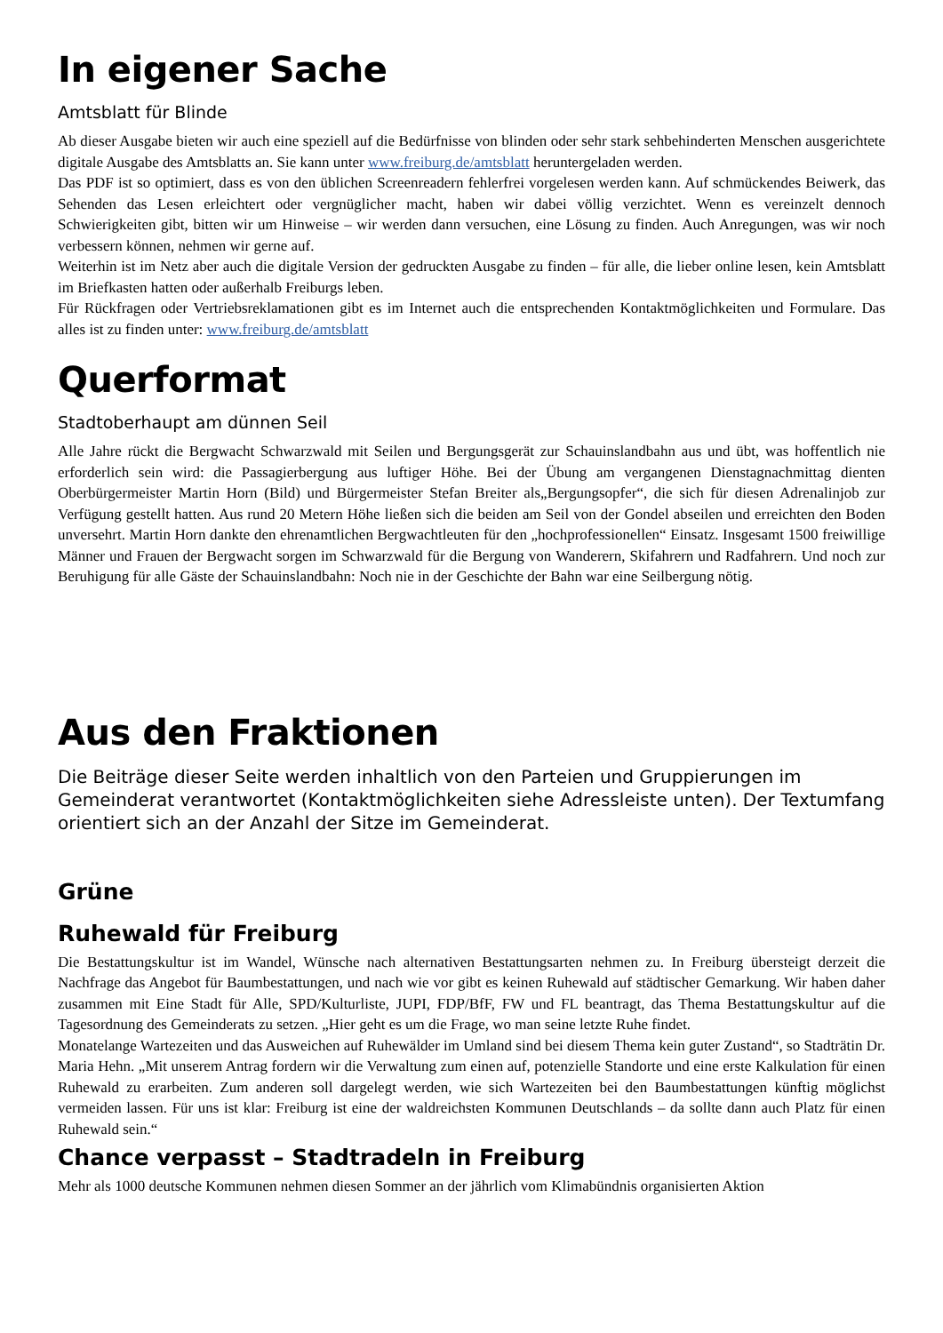In eigener Sache
Amtsblatt für Blinde
Ab dieser Ausgabe bieten wir auch eine speziell auf die Bedürfnisse von blinden oder sehr stark sehbehinderten Menschen ausgerichtete digitale Ausgabe des Amtsblatts an. Sie kann unter www.freiburg.de/amtsblatt heruntergeladen werden.
Das PDF ist so optimiert, dass es von den üblichen Screenreadern fehlerfrei vorgelesen werden kann. Auf schmückendes Beiwerk, das Sehenden das Lesen erleichtert oder vergnüglicher macht, haben wir dabei völlig verzichtet. Wenn es vereinzelt dennoch Schwierigkeiten gibt, bitten wir um Hinweise – wir werden dann versuchen, eine Lösung zu finden. Auch Anregungen, was wir noch verbessern können, nehmen wir gerne auf.
Weiterhin ist im Netz aber auch die digitale Version der gedruckten Ausgabe zu finden – für alle, die lieber online lesen, kein Amtsblatt im Briefkasten hatten oder außerhalb Freiburgs leben.
Für Rückfragen oder Vertriebsreklamationen gibt es im Internet auch die entsprechenden Kontaktmöglichkeiten und Formulare. Das alles ist zu finden unter: www.freiburg.de/amtsblatt
Querformat
Stadtoberhaupt am dünnen Seil
Alle Jahre rückt die Bergwacht Schwarzwald mit Seilen und Bergungsgerät zur Schauinslandbahn aus und übt, was hoffentlich nie erforderlich sein wird: die Passagierbergung aus luftiger Höhe. Bei der Übung am vergangenen Dienstagnachmittag dienten Oberbürgermeister Martin Horn (Bild) und Bürgermeister Stefan Breiter als„Bergungsopfer“, die sich für diesen Adrenalinjob zur Verfügung gestellt hatten. Aus rund 20 Metern Höhe ließen sich die beiden am Seil von der Gondel abseilen und erreichten den Boden unversehrt. Martin Horn dankte den ehrenamtlichen Bergwachtleuten für den „hochprofessionellen“ Einsatz. Insgesamt 1500 freiwillige Männer und Frauen der Bergwacht sorgen im Schwarzwald für die Bergung von Wanderern, Skifahrern und Radfahrern. Und noch zur Beruhigung für alle Gäste der Schauinslandbahn: Noch nie in der Geschichte der Bahn war eine Seilbergung nötig.
Aus den Fraktionen
Die Beiträge dieser Seite werden inhaltlich von den Parteien und Gruppierungen im Gemeinderat verantwortet (Kontaktmöglichkeiten siehe Adressleiste unten). Der Textumfang orientiert sich an der Anzahl der Sitze im Gemeinderat.
Grüne
Ruhewald für Freiburg
Die Bestattungskultur ist im Wandel, Wünsche nach alternativen Bestattungsarten nehmen zu. In Freiburg übersteigt derzeit die Nachfrage das Angebot für Baumbestattungen, und nach wie vor gibt es keinen Ruhewald auf städtischer Gemarkung. Wir haben daher zusammen mit Eine Stadt für Alle, SPD/Kulturliste, JUPI, FDP/BfF, FW und FL beantragt, das Thema Bestattungskultur auf die Tagesordnung des Gemeinderats zu setzen. „Hier geht es um die Frage, wo man seine letzte Ruhe findet.
Monatelange Wartezeiten und das Ausweichen auf Ruhewälder im Umland sind bei diesem Thema kein guter Zustand“, so Stadträtin Dr. Maria Hehn. „Mit unserem Antrag fordern wir die Verwaltung zum einen auf, potenzielle Standorte und eine erste Kalkulation für einen Ruhewald zu erarbeiten. Zum anderen soll dargelegt werden, wie sich Wartezeiten bei den Baumbestattungen künftig möglichst vermeiden lassen. Für uns ist klar: Freiburg ist eine der waldreichsten Kommunen Deutschlands – da sollte dann auch Platz für einen Ruhewald sein.“
Chance verpasst – Stadtradeln in Freiburg
Mehr als 1000 deutsche Kommunen nehmen diesen Sommer an der jährlich vom Klimabündnis organisierten Aktion